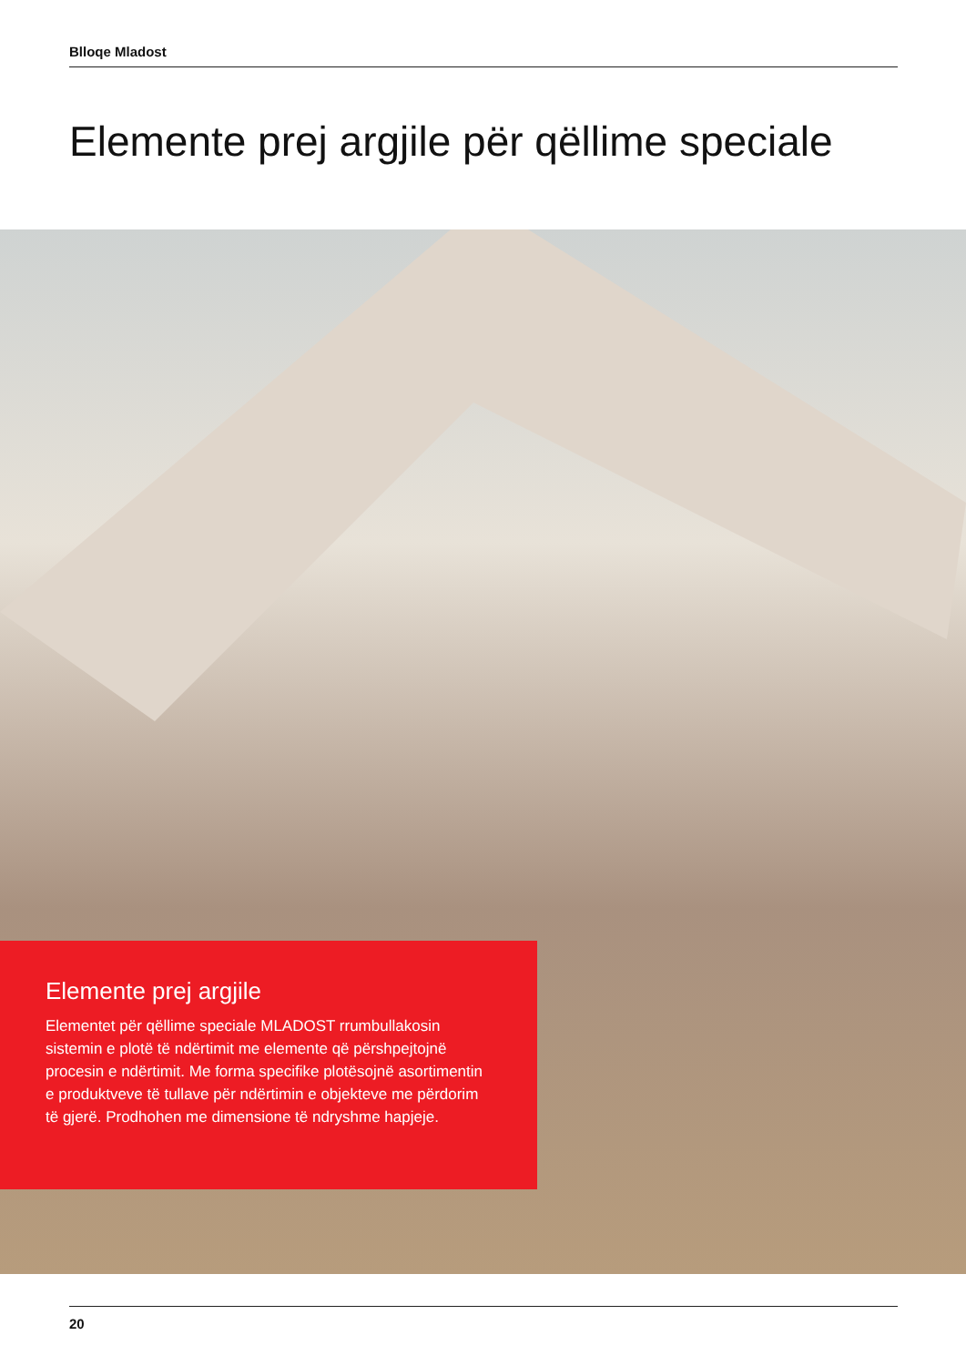Blloqe Mladost
Elemente prej argjile për qëllime speciale
Elemente prej argjile
Elementet për qëllime speciale MLADOST rrumbullakosin sistemin e plotë të ndërtimit me elemente që përshpejtojnë procesin e ndërtimit. Me forma specifike plotësojnë asortimentin e produktveve të tullave për ndërtimin e objekteve me përdorim të gjerë. Prodhohen me dimensione të ndryshme hapjeje.
20